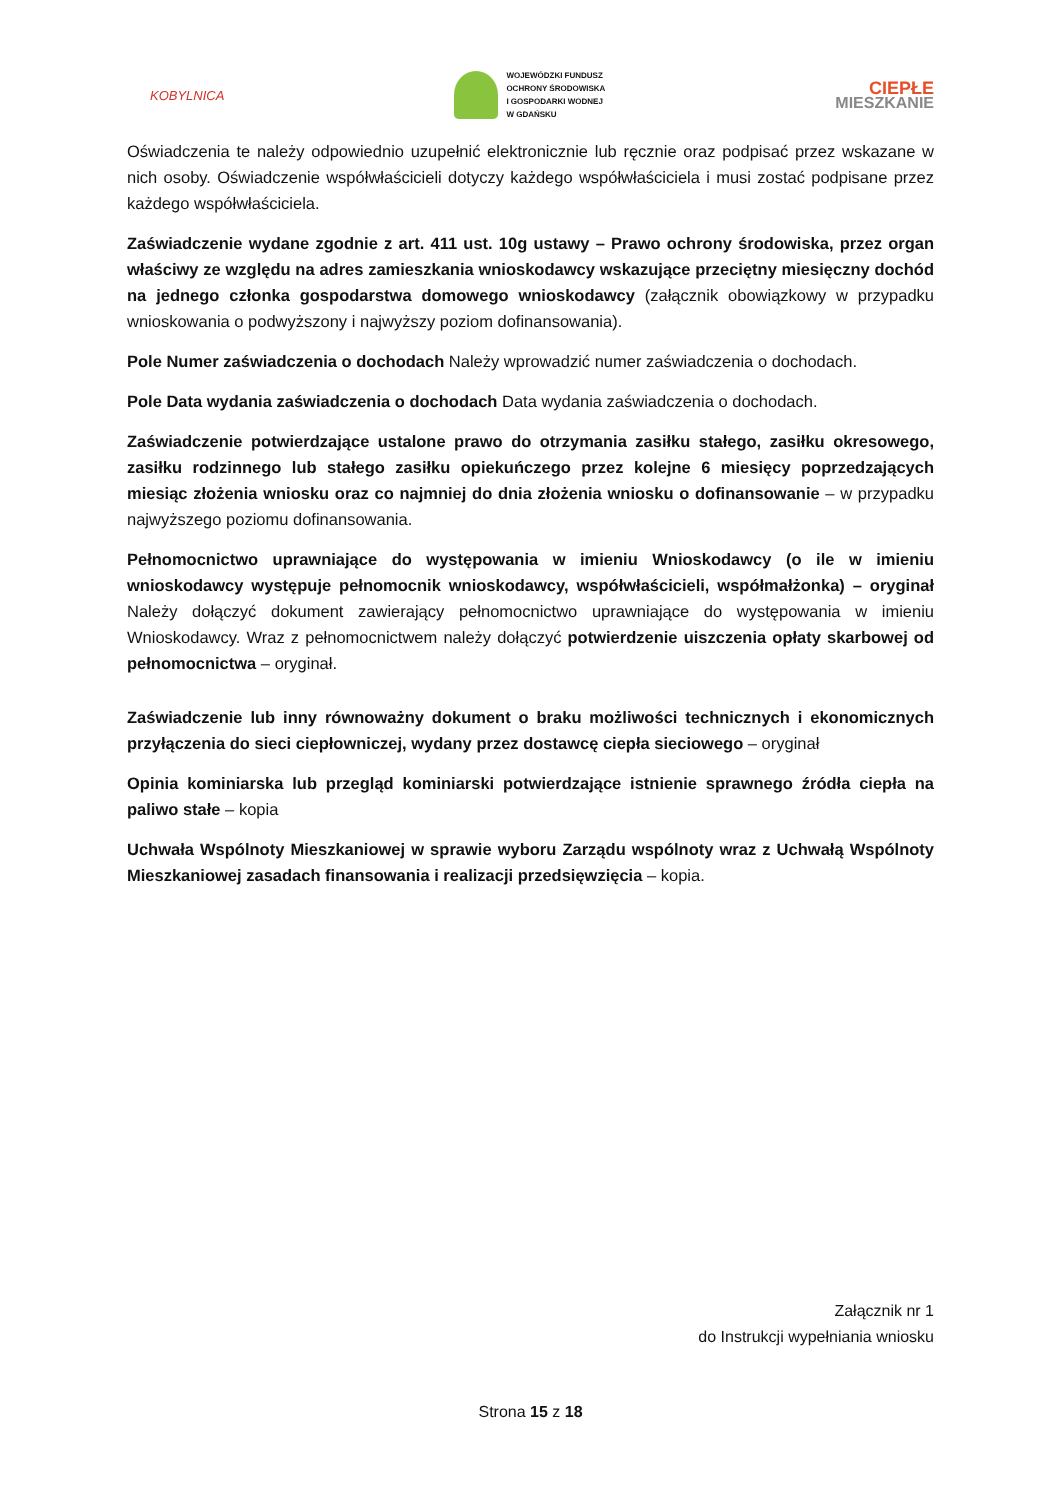KOBYLNICA
WOJEWÓDZKI FUNDUSZ
OCHRONY ŚRODOWISKA
I GOSPODARKI WODNEJ
W GDAŃSKU
CIEPŁE
MIESZKANIE
Oświadczenia te należy odpowiednio uzupełnić elektronicznie lub ręcznie oraz podpisać przez wskazane w nich osoby. Oświadczenie współwłaścicieli dotyczy każdego współwłaściciela i musi zostać podpisane przez każdego współwłaściciela.
Zaświadczenie wydane zgodnie z art. 411 ust. 10g ustawy – Prawo ochrony środowiska, przez organ właściwy ze względu na adres zamieszkania wnioskodawcy wskazujące przeciętny miesięczny dochód na jednego członka gospodarstwa domowego wnioskodawcy (załącznik obowiązkowy w przypadku wnioskowania o podwyższony i najwyższy poziom dofinansowania).
Pole Numer zaświadczenia o dochodach Należy wprowadzić numer zaświadczenia o dochodach.
Pole Data wydania zaświadczenia o dochodach Data wydania zaświadczenia o dochodach.
Zaświadczenie potwierdzające ustalone prawo do otrzymania zasiłku stałego, zasiłku okresowego, zasiłku rodzinnego lub stałego zasiłku opiekuńczego przez kolejne 6 miesięcy poprzedzających miesiąc złożenia wniosku oraz co najmniej do dnia złożenia wniosku o dofinansowanie – w przypadku najwyższego poziomu dofinansowania.
Pełnomocnictwo uprawniające do występowania w imieniu Wnioskodawcy (o ile w imieniu wnioskodawcy występuje pełnomocnik wnioskodawcy, współwłaścicieli, współmałżonka) – oryginał Należy dołączyć dokument zawierający pełnomocnictwo uprawniające do występowania w imieniu Wnioskodawcy. Wraz z pełnomocnictwem należy dołączyć potwierdzenie uiszczenia opłaty skarbowej od pełnomocnictwa – oryginał.
Zaświadczenie lub inny równoważny dokument o braku możliwości technicznych i ekonomicznych przyłączenia do sieci ciepłowniczej, wydany przez dostawcę ciepła sieciowego – oryginał
Opinia kominiarska lub przegląd kominiarski potwierdzające istnienie sprawnego źródła ciepła na paliwo stałe – kopia
Uchwała Wspólnoty Mieszkaniowej w sprawie wyboru Zarządu wspólnoty wraz z Uchwałą Wspólnoty Mieszkaniowej zasadach finansowania i realizacji przedsięwzięcia – kopia.
Załącznik nr 1
do Instrukcji wypełniania wniosku
Strona 15 z 18